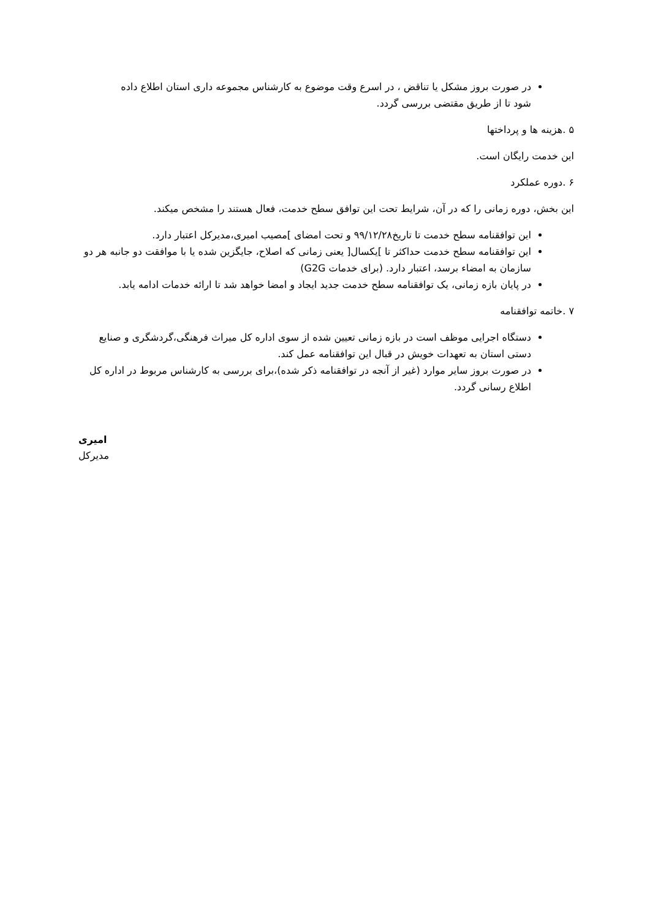در صورت بروز مشکل یا تناقض ، در اسرع وقت موضوع به کارشناس مجموعه داری استان اطلاع داده شود تا از طریق مقتضی بررسی گردد.
۵ .هزینه ها و پرداختها
این خدمت رایگان است.
۶ .دوره عملکرد
این بخش، دوره زمانی را که در آن، شرایط تحت این توافق سطح خدمت، فعال هستند را مشخص میکند.
این توافقنامه سطح خدمت تا تاریخ۹۹/۱۲/۲۸ و تحت امضای ]مصیب امیری،مدیرکل اعتبار دارد.
این توافقنامه سطح خدمت حداکثر تا ]یکسال[ یعنی زمانی که اصلاح، جایگزین شده یا با موافقت دو جانبه هر دو سازمان به امضاء برسد، اعتبار دارد. (برای خدمات G2G)
در پایان بازه زمانی، یک توافقنامه سطح خدمت جدید ایجاد و امضا خواهد شد تا ارائه خدمات ادامه یابد.
۷ .خاتمه توافقنامه
دستگاه اجرایی موظف است در بازه زمانی تعیین شده از سوی اداره کل میراث فرهنگی،گردشگری و صنایع دستی استان به تعهدات خویش در قبال این توافقنامه عمل کند.
در صورت بروز سایر موارد (غیر از آنجه در توافقنامه ذکر شده)،برای بررسی به کارشناس مربوط در اداره کل اطلاع رسانی گردد.
امیری
مدیرکل